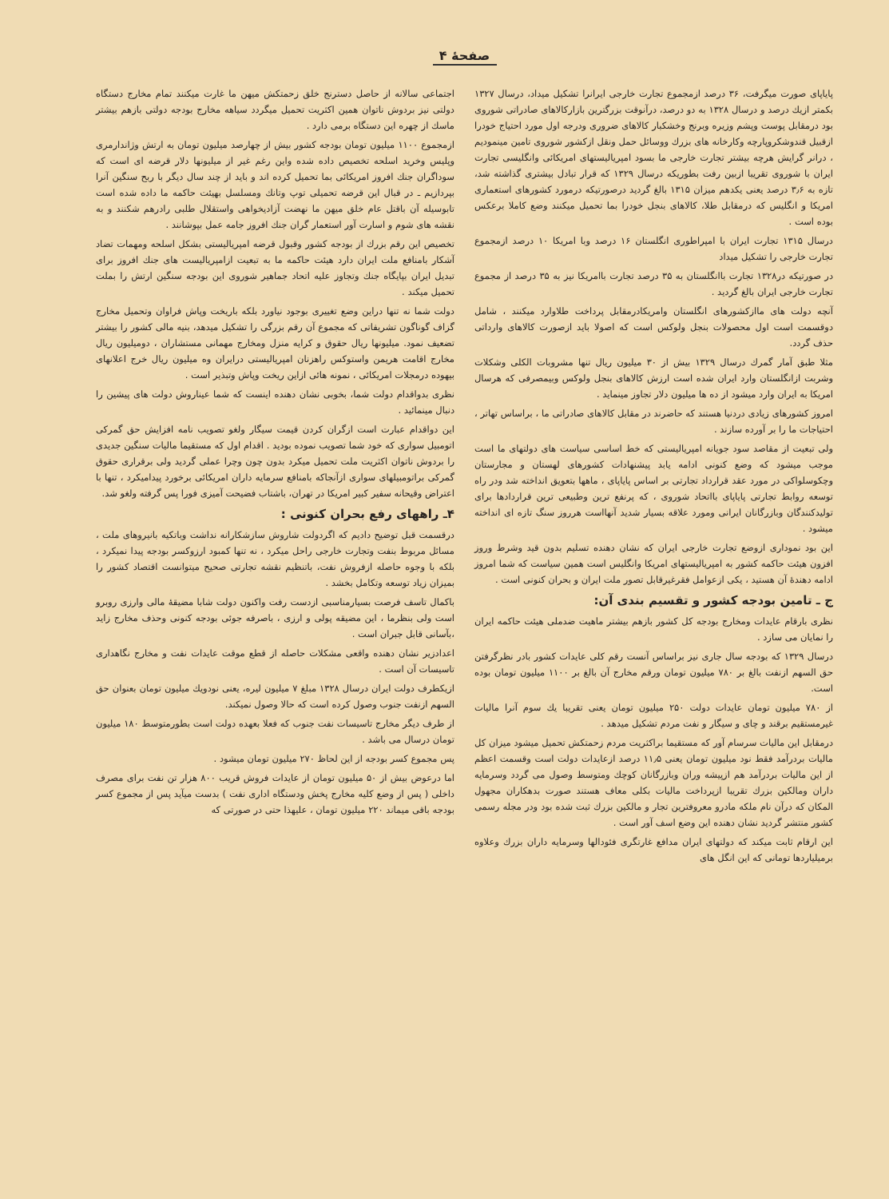صفحهٔ ۴
پایاپای صورت میگرفت، ۳۶ درصد ازمجموع تجارت خارجی ایرانرا تشکیل میداد، درسال ۱۳۲۷ بکمتر ازیك درصد و درسال ۱۳۲۸ به دو درصد، درآنوقت بزرگترین بازارکالاهای صادراتی شوروی بود درمقابل پوست وپشم وزیره وبرنج وخشکبار کالاهای ضروری ودرجه اول مورد احتیاج خودرا ازقبیل قندوشکروپارچه وکارخانه های بزرك ووسائل حمل ونقل ازکشور شوروی تامین مینمودیم ، درانر گرایش هرچه بیشتر تجارت خارجی ما بسود امپریالیستهای امریکائی وانگلیسی تجارت ایران با شوروی تقریبا ازبین رفت بطوریکه درسال ۱۳۲۹ که قرار تبادل بیشتری گذاشته شد، تازه به ۳٫۶ درصد یعنی یکدهم میزان ۱۳۱۵ بالغ گردید درصورتیکه درمورد کشورهای استعماری امریکا و انگلیس که درمقابل طلا، کالاهای بنجل خودرا بما تحمیل میکنند وضع کاملا برعکس بوده است .
درسال ۱۳۱۵ تجارت ایران با امپراطوری انگلستان ۱۶ درصد وبا امریکا ۱۰ درصد ازمجموع تجارت خارجی را تشکیل میداد
در صورتیکه در۱۳۲۸ تجارت باانگلستان به ۳۵ درصد تجارت باامریکا نیز به ۳۵ درصد از مجموع تجارت خارجی ایران بالغ گردید .
آنچه دولت های ماازکشورهای انگلستان وامریکادرمقابل پرداخت طلاوارد میکنند ، شامل دوقسمت است اول محصولات بنجل ولوکس است که اصولا باید ازصورت کالاهای وارداتی حذف گردد.
مثلا طبق آمار گمرك درسال ۱۳۲۹ بیش از ۳۰ میلیون ریال تنها مشروبات الکلی وشکلات وشربت ازانگلستان وارد ایران شده است ارزش کالاهای بنجل ولوکس وبیمصرفی که هرسال امریکا به ایران وارد میشود از ده ها میلیون دلار تجاوز مینماید .
امروز کشورهای زیادی دردنیا هستند که حاضرند در مقابل کالاهای صادراتی ما ، براساس تهاتر ، احتیاجات ما را بر آورده سازند .
ولی تبعیت از مقاصد سود جویانه امپریالیستی که خط اساسی سیاست های دولتهای ما است موجب میشود که وضع کنونی ادامه یابد پیشنهادات کشورهای لهستان و مجارستان وچکوسلواکی در مورد عقد قرارداد تجارتی بر اساس پایاپای ، ماهها بتعویق انداخته شد ودر راه توسعه روابط تجارتی پایاپای بااتحاد شوروی ، که پرنفع ترین وطبیعی ترین قراردادها برای تولیدکنندگان وبازرگانان ایرانی ومورد علاقه بسیار شدید آنهااست هرروز سنگ تازه ای انداخته میشود .
این بود نموداری ازوضع تجارت خارجی ایران که نشان دهنده تسلیم بدون قید وشرط وروز افزون هیئت حاکمه کشور به امپریالیستهای امریکا وانگلیس است همین سیاست که شما امروز ادامه دهندهٔ آن هستید ، یکی ازعوامل فقرغیرقابل تصور ملت ایران و بحران کنونی است .
ج ـ تامین بودجه کشور و تقسیم بندی آن:
نظری بارقام عایدات ومخارج بودجه کل کشور بازهم بیشتر ماهیت ضدملی هیئت حاکمه ایران را نمایان می سازد .
درسال ۱۳۲۹ که بودجه سال جاری نیز براساس آنست رقم کلی عایدات کشور بادر نظرگرفتن حق السهم ازنفت بالغ بر ۷۸۰ میلیون تومان ورقم مخارج آن بالغ بر ۱۱۰۰ میلیون تومان بوده است.
از ۷۸۰ میلیون تومان عایدات دولت ۲۵۰ میلیون تومان یعنی تقریبا یك سوم آنرا مالیات غیرمستقیم برقند و چای و سیگار و نفت مردم تشکیل میدهد .
درمقابل این مالیات سرسام آور که مستقیما براکثریت مردم زحمتکش تحمیل میشود میزان کل مالیات بردرآمد فقط نود میلیون تومان یعنی ۱۱٫۵ درصد ازعایدات دولت است وقسمت اعظم از این مالیات بردرآمد هم ازپیشه وران وبازرگانان کوچك ومتوسط وصول می گردد وسرمایه داران ومالکین بزرك تقریبا ازپرداخت مالیات بکلی معاف هستند صورت بدهکاران مجهول المکان که درآن نام ملکه مادرو معروفترین تجار و مالکین بزرك ثبت شده بود ودر مجله رسمی کشور منتشر گردید نشان دهنده این وضع اسف آور است .
این ارقام ثابت میکند که دولتهای ایران مدافع غارتگری فئودالها وسرمایه داران بزرك وعلاوه برمیلیاردها تومانی که این انگل های
اجتماعی سالانه از حاصل دسترنج خلق زحمتکش میهن ما غارت میکنند تمام مخارج دستگاه دولتی نیز بردوش ناتوان همین اکثریت تحمیل میگردد سیاهه مخارج بودجه دولتی بازهم بیشتر ماسك از چهره این دستگاه برمی دارد .
ازمجموع ۱۱۰۰ میلیون تومان بودجه کشور بیش از چهارصد میلیون تومان به ارتش وژاندارمری وپلیس وخرید اسلحه تخصیص داده شده واین رغم غیر از میلیونها دلار قرضه ای است که سوداگران جنك افروز امریکائی بما تحمیل کرده اند و باید از چند سال دیگر با ربح سنگین آنرا بپردازیم ـ در قبال این قرضه تحمیلی توپ وتانك ومسلسل بهیئت حاکمه ما داده شده است تابوسیله آن باقتل عام خلق میهن ما نهضت آزادیخواهی واستقلال طلبی رادرهم شکنند و به نقشه های شوم و اسارت آور استعمار گران جنك افروز جامه عمل بپوشانند .
تخصیص این رقم بزرك از بودجه کشور وقبول قرضه امپریالیستی بشکل اسلحه ومهمات تضاد آشکار بامنافع ملت ایران دارد هیئت حاکمه ما به تبعیت ازامپریالیست های جنك افروز برای تبدیل ایران بپایگاه جنك وتجاوز علیه اتحاد جماهیر شوروی این بودجه سنگین ارتش را بملت تحمیل میکند .
دولت شما نه تنها دراین وضع تغییری بوجود نیاورد بلکه باریخت وپاش فراوان وتحمیل مخارج گزاف گوناگون تشریفاتی که مجموع آن رقم بزرگی را تشکیل میدهد، بنیه مالی کشور را بیشتر تضعیف نمود. میلیونها ریال حقوق و کرایه منزل ومخارج مهمانی مستشاران ، دومیلیون ریال مخارج اقامت هریمن واستوکس راهزنان امپریالیستی درایران وه میلیون ریال خرج اعلانهای بیهوده درمجلات امریکائی ، نمونه هائی ازاین ریخت وپاش وتبذیر است .
نظری بدواقدام دولت شما، بخوبی نشان دهنده اینست که شما عیناروش دولت های پیشین را دنبال مینمائید .
این دواقدام عبارت است ازگران کردن قیمت سیگار ولغو تصویب نامه افزایش حق گمرکی اتومبیل سواری که خود شما تصویب نموده بودید . اقدام اول که مستقیما مالیات سنگین جدیدی را بردوش ناتوان اکثریت ملت تحمیل میکرد بدون چون وچرا عملی گردید ولی برقراری حقوق گمرکی براتومبیلهای سواری ازآنجاکه بامنافع سرمایه داران امریکائی برخورد پیدامیکرد ، تنها با اعتراض وقیحانه سفیر کبیر امریکا در تهران، باشتاب فضیحت آمیزی فورا پس گرفته ولغو شد.
۴ـ راههای رفع بحران کنونی :
درقسمت قبل توضیح دادیم که اگردولت شاروش سازشکارانه نداشت وباتکیه بانیروهای ملت ، مسائل مربوط بنفت وتجارت خارجی راحل میکرد ، نه تنها کمبود ارزوکسر بودجه پیدا نمیکرد ، بلکه با وجوه حاصله ازفروش نفت، باتنظیم نقشه تجارتی صحیح میتوانست اقتصاد کشور را بمیزان زیاد توسعه وتکامل بخشد .
باکمال تاسف فرصت بسیارمناسبی ازدست رفت واکنون دولت شابا مضیقهٔ مالی وارزی روبرو است ولی بنظرما ، این مضیقه پولی و ارزی ، باصرفه جوئی بودجه کنونی وحذف مخارج زاید ،بآسانی قابل جبران است .
اعدادزیر نشان دهنده واقعی مشکلات حاصله از قطع موقت عایدات نفت و مخارج نگاهداری تاسیسات آن است .
ازیکطرف دولت ایران درسال ۱۳۲۸ مبلغ ۷ میلیون لیره، یعنی نودویك میلیون تومان بعنوان حق السهم ازنفت جنوب وصول کرده است که حالا وصول نمیکند.
از طرف دیگر مخارج تاسیسات نفت جنوب که فعلا بعهده دولت است بطورمتوسط ۱۸۰ میلیون تومان درسال می باشد .
پس مجموع کسر بودجه از این لحاظ ۲۷۰ میلیون تومان میشود .
اما درعوض بیش از ۵۰ میلیون تومان از عایدات فروش قریب ۸۰۰ هزار تن نفت برای مصرف داخلی ( پس از وضع کلیه مخارج پخش ودستگاه اداری نفت ) بدست میآید پس از مجموع کسر بودجه باقی میماند ۲۲۰ میلیون تومان ، علیهذا حتی در صورتی که